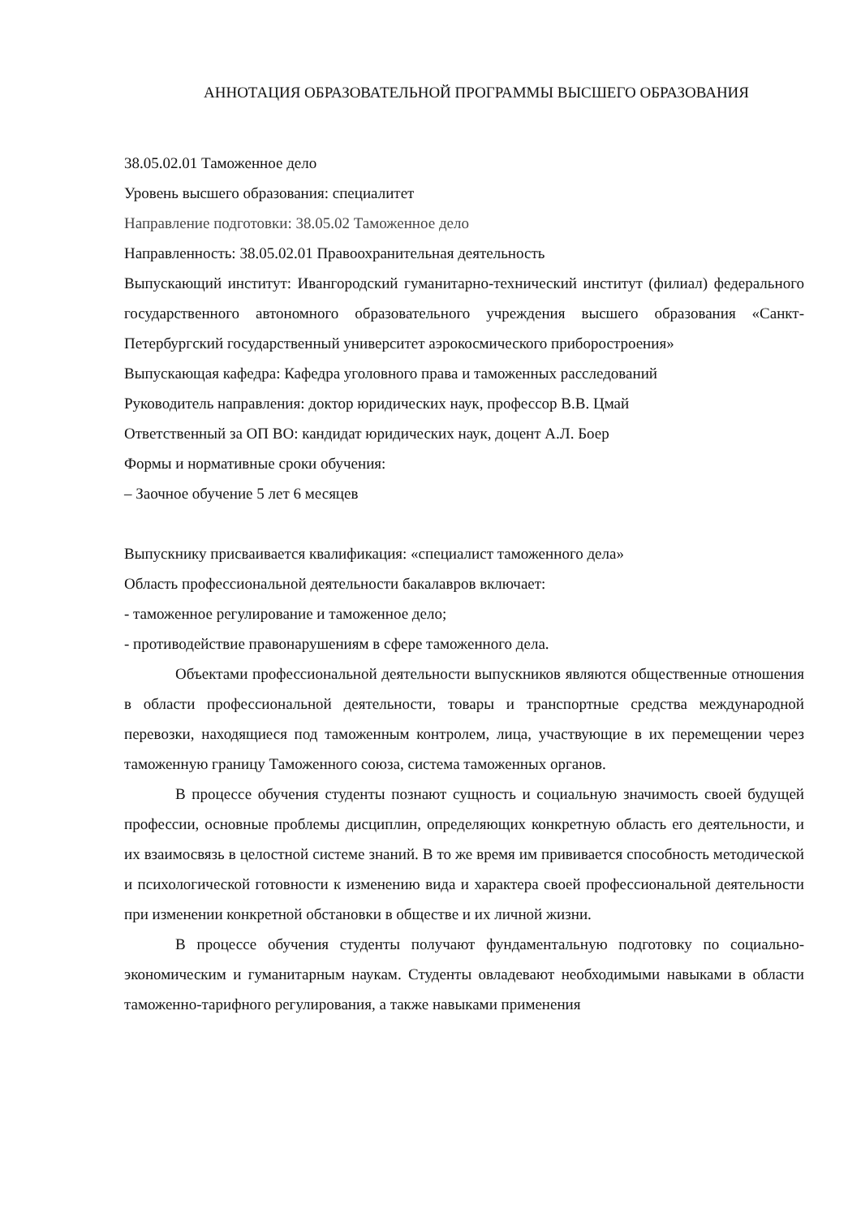АННОТАЦИЯ ОБРАЗОВАТЕЛЬНОЙ ПРОГРАММЫ ВЫСШЕГО ОБРАЗОВАНИЯ
38.05.02.01 Таможенное дело
Уровень высшего образования: специалитет
Направление подготовки: 38.05.02 Таможенное дело
Направленность: 38.05.02.01 Правоохранительная деятельность
Выпускающий институт: Ивангородский гуманитарно-технический институт (филиал) федерального государственного автономного образовательного учреждения высшего образования «Санкт-Петербургский государственный университет аэрокосмического приборостроения»
Выпускающая кафедра: Кафедра уголовного права и таможенных расследований
Руководитель направления: доктор юридических наук, профессор В.В. Цмай
Ответственный за ОП ВО: кандидат юридических наук, доцент А.Л. Боер
Формы и нормативные сроки обучения:
– Заочное обучение 5 лет 6 месяцев
Выпускнику присваивается квалификация: «специалист таможенного дела»
Область профессиональной деятельности бакалавров включает:
- таможенное регулирование и таможенное дело;
- противодействие правонарушениям в сфере таможенного дела.
Объектами профессиональной деятельности выпускников являются общественные отношения в области профессиональной деятельности, товары и транспортные средства международной перевозки, находящиеся под таможенным контролем, лица, участвующие в их перемещении через таможенную границу Таможенного союза, система таможенных органов.
В процессе обучения студенты познают сущность и социальную значимость своей будущей профессии, основные проблемы дисциплин, определяющих конкретную область его деятельности, и их взаимосвязь в целостной системе знаний. В то же время им прививается способность методической и психологической готовности к изменению вида и характера своей профессиональной деятельности при изменении конкретной обстановки в обществе и их личной жизни.
В процессе обучения студенты получают фундаментальную подготовку по социально-экономическим и гуманитарным наукам. Студенты овладевают необходимыми навыками в области таможенно-тарифного регулирования, а также навыками применения